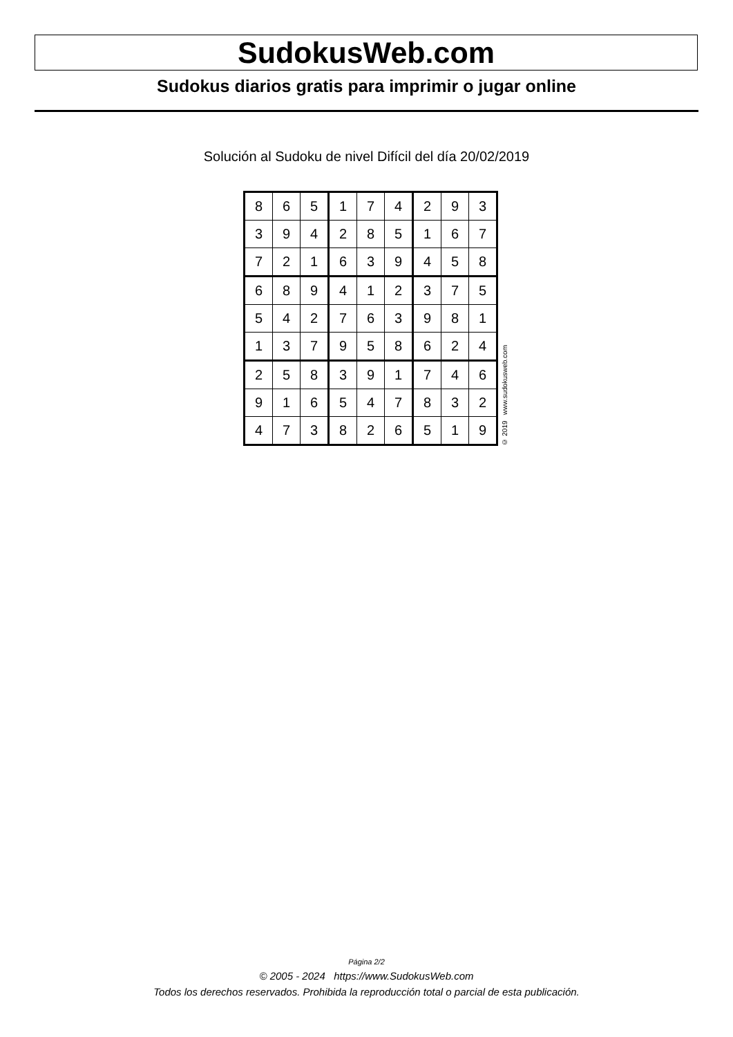SudokusWeb.com
Sudokus diarios gratis para imprimir o jugar online
Solución al Sudoku de nivel Difícil del día 20/02/2019
| 8 | 6 | 5 | 1 | 7 | 4 | 2 | 9 | 3 |
| 3 | 9 | 4 | 2 | 8 | 5 | 1 | 6 | 7 |
| 7 | 2 | 1 | 6 | 3 | 9 | 4 | 5 | 8 |
| 6 | 8 | 9 | 4 | 1 | 2 | 3 | 7 | 5 |
| 5 | 4 | 2 | 7 | 6 | 3 | 9 | 8 | 1 |
| 1 | 3 | 7 | 9 | 5 | 8 | 6 | 2 | 4 |
| 2 | 5 | 8 | 3 | 9 | 1 | 7 | 4 | 6 |
| 9 | 1 | 6 | 5 | 4 | 7 | 8 | 3 | 2 |
| 4 | 7 | 3 | 8 | 2 | 6 | 5 | 1 | 9 |
© 2019 www.sudokusweb.com
Página 2/2
© 2005 - 2024 https://www.SudokusWeb.com
Todos los derechos reservados. Prohibida la reproducción total o parcial de esta publicación.